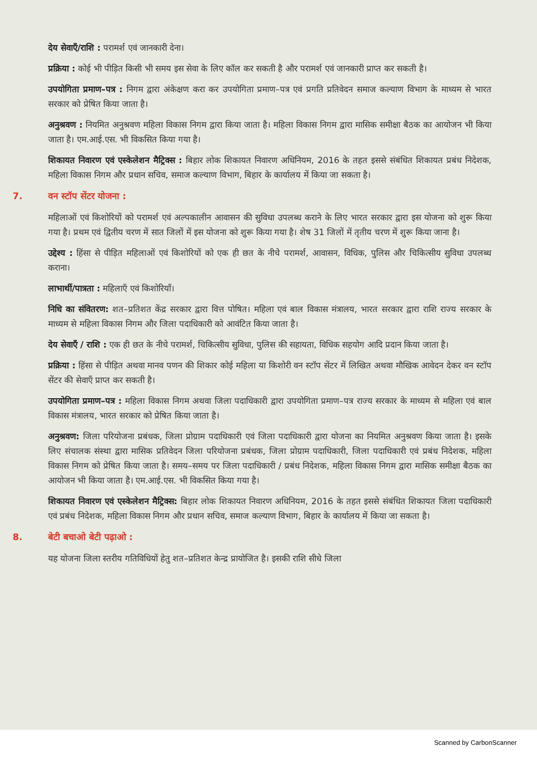देय सेवाएँ/राशि : परामर्श एवं जानकारी देना।
प्रक्रिया : कोई भी पीड़ित किसी भी समय इस सेवा के लिए कॉल कर सकती है और परामर्श एवं जानकारी प्राप्त कर सकती है।
उपयोगिता प्रमाण–पत्र : निगम द्वारा अंकेक्षण करा कर उपयोगिता प्रमाण–पत्र एवं प्रगति प्रतिवेदन समाज कल्याण विभाग के माध्यम से भारत सरकार को प्रेषित किया जाता है।
अनुश्रवण : नियमित अनुश्रवण महिला विकास निगम द्वारा किया जाता है। महिला विकास निगम द्वारा मासिक समीक्षा बैठक का आयोजन भी किया जाता है। एम.आई.एस. भी विकसित किया गया है।
शिकायत निवारण एवं एस्केलेशन मैट्रिक्स : बिहार लोक शिकायत निवारण अधिनियम, 2016 के तहत इससे संबंधित शिकायत प्रबंध निदेशक, महिला विकास निगम और प्रधान सचिव, समाज कल्याण विभाग, बिहार के कार्यालय में किया जा सकता है।
7. वन स्टॉप सेंटर योजना :
महिलाओं एवं किशोरियों को परामर्श एवं अल्पकालीन आवासन की सुविधा उपलब्ध कराने के लिए भारत सरकार द्वारा इस योजना को शुरू किया गया है। प्रथम एवं द्वितीय चरण में सात जिलों में इस योजना को शुरू किया गया है। शेष 31 जिलों में तृतीय चरण में शुरू किया जाना है।
उद्देश्य : हिंसा से पीड़ित महिलाओं एवं किशोरियों को एक ही छत के नीचे परामर्श, आवासन, विधिक, पुलिस और चिकित्सीय सुविधा उपलब्ध कराना।
लाभार्थी/पात्रता : महिलाएँ एवं किशोरियाँ।
निधि का संवितरण: शत–प्रतिशत केंद्र सरकार द्वारा वित्त पोषित। महिला एवं बाल विकास मंत्रालय, भारत सरकार द्वारा राशि राज्य सरकार के माध्यम से महिला विकास निगम और जिला पदाधिकारी को आवंटित किया जाता है।
देय सेवाएँ / राशि : एक ही छत के नीचे परामर्श, चिकित्सीय सुविधा, पुलिस की सहायता, विधिक सहयोग आदि प्रदान किया जाता है।
प्रक्रिया : हिंसा से पीड़ित अथवा मानव पणन की शिकार कोई महिला या किशोरी वन स्टॉप सेंटर में लिखित अथवा मौखिक आवेदन देकर वन स्टॉप सेंटर की सेवाएँ प्राप्त कर सकती है।
उपयोगिता प्रमाण–पत्र : महिला विकास निगम अथवा जिला पदाधिकारी द्वारा उपयोगिता प्रमाण–पत्र राज्य सरकार के माध्यम से महिला एवं बाल विकास मंत्रालय, भारत सरकार को प्रेषित किया जाता है।
अनुश्रवण: जिला परियोजना प्रबंधक, जिला प्रोग्राम पदाधिकारी एवं जिला पदाधिकारी द्वारा योजना का नियमित अनुश्रवण किया जाता है। इसके लिए संचालक संस्था द्वारा मासिक प्रतिवेदन जिला परियोजना प्रबंधक, जिला प्रोग्राम पदाधिकारी, जिला पदाधिकारी एवं प्रबंध निदेशक, महिला विकास निगम को प्रेषित किया जाता है। समय–समय पर जिला पदाधिकारी / प्रबंध निदेशक, महिला विकास निगम द्वारा मासिक समीक्षा बैठक का आयोजन भी किया जाता है। एम.आई.एस. भी विकसित किया गया है।
शिकायत निवारण एवं एस्केलेशन मैट्रिक्स: बिहार लोक शिकायत निवारण अधिनियम, 2016 के तहत इससे संबंधित शिकायत जिला पदाधिकारी एवं प्रबंध निदेशक, महिला विकास निगम और प्रधान सचिव, समाज कल्याण विभाग, बिहार के कार्यालय में किया जा सकता है।
8. बेटी बचाओ बेटी पढ़ाओ :
यह योजना जिला स्तरीय गतिविधियों हेतु शत–प्रतिशत केन्द्र प्रायोजित है। इसकी राशि सीधे जिला
Scanned by CarbonScanner